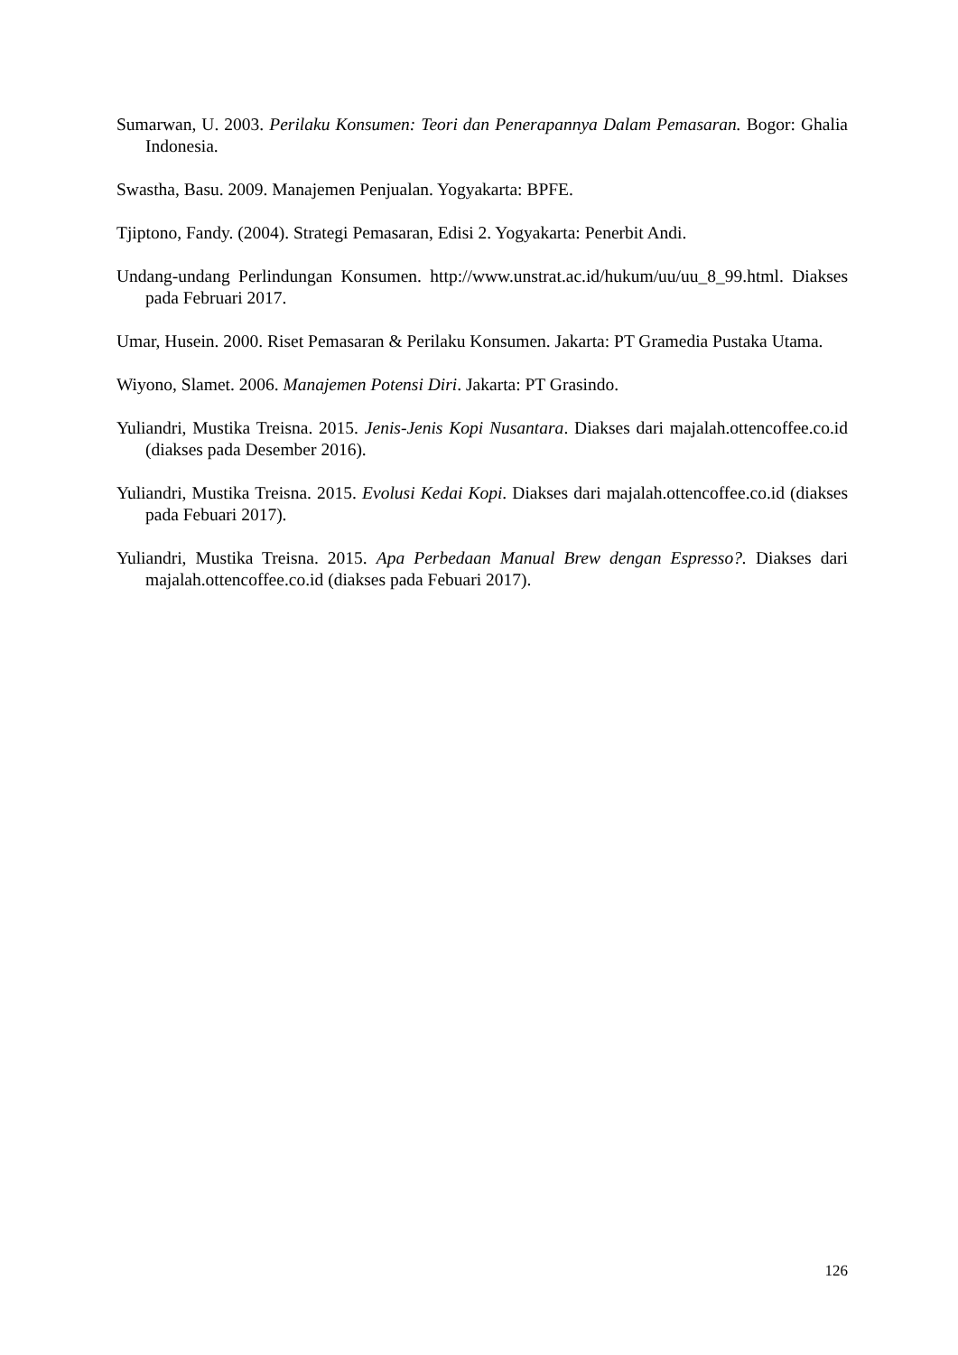Sumarwan, U. 2003. Perilaku Konsumen: Teori dan Penerapannya Dalam Pemasaran. Bogor: Ghalia Indonesia.
Swastha, Basu. 2009. Manajemen Penjualan. Yogyakarta: BPFE.
Tjiptono, Fandy. (2004). Strategi Pemasaran, Edisi 2. Yogyakarta: Penerbit Andi.
Undang-undang Perlindungan Konsumen. http://www.unstrat.ac.id/hukum/uu/uu_8_99.html. Diakses pada Februari 2017.
Umar, Husein. 2000. Riset Pemasaran & Perilaku Konsumen. Jakarta: PT Gramedia Pustaka Utama.
Wiyono, Slamet. 2006. Manajemen Potensi Diri. Jakarta: PT Grasindo.
Yuliandri, Mustika Treisna. 2015. Jenis-Jenis Kopi Nusantara. Diakses dari majalah.ottencoffee.co.id (diakses pada Desember 2016).
Yuliandri, Mustika Treisna. 2015. Evolusi Kedai Kopi. Diakses dari majalah.ottencoffee.co.id (diakses pada Febuari 2017).
Yuliandri, Mustika Treisna. 2015. Apa Perbedaan Manual Brew dengan Espresso?. Diakses dari majalah.ottencoffee.co.id (diakses pada Febuari 2017).
126